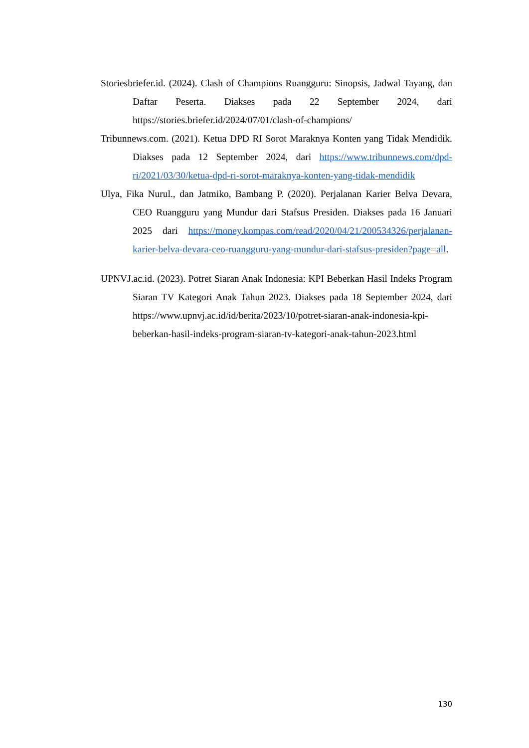Storiesbriefer.id. (2024). Clash of Champions Ruangguru: Sinopsis, Jadwal Tayang, dan Daftar Peserta. Diakses pada 22 September 2024, dari https://stories.briefer.id/2024/07/01/clash-of-champions/
Tribunnews.com. (2021). Ketua DPD RI Sorot Maraknya Konten yang Tidak Mendidik. Diakses pada 12 September 2024, dari https://www.tribunnews.com/dpd-ri/2021/03/30/ketua-dpd-ri-sorot-maraknya-konten-yang-tidak-mendidik
Ulya, Fika Nurul., dan Jatmiko, Bambang P. (2020). Perjalanan Karier Belva Devara, CEO Ruangguru yang Mundur dari Stafsus Presiden. Diakses pada 16 Januari 2025 dari https://money.kompas.com/read/2020/04/21/200534326/perjalanan-karier-belva-devara-ceo-ruangguru-yang-mundur-dari-stafsus-presiden?page=all.
UPNVJ.ac.id. (2023). Potret Siaran Anak Indonesia: KPI Beberkan Hasil Indeks Program Siaran TV Kategori Anak Tahun 2023. Diakses pada 18 September 2024, dari https://www.upnvj.ac.id/id/berita/2023/10/potret-siaran-anak-indonesia-kpi-beberkan-hasil-indeks-program-siaran-tv-kategori-anak-tahun-2023.html
130